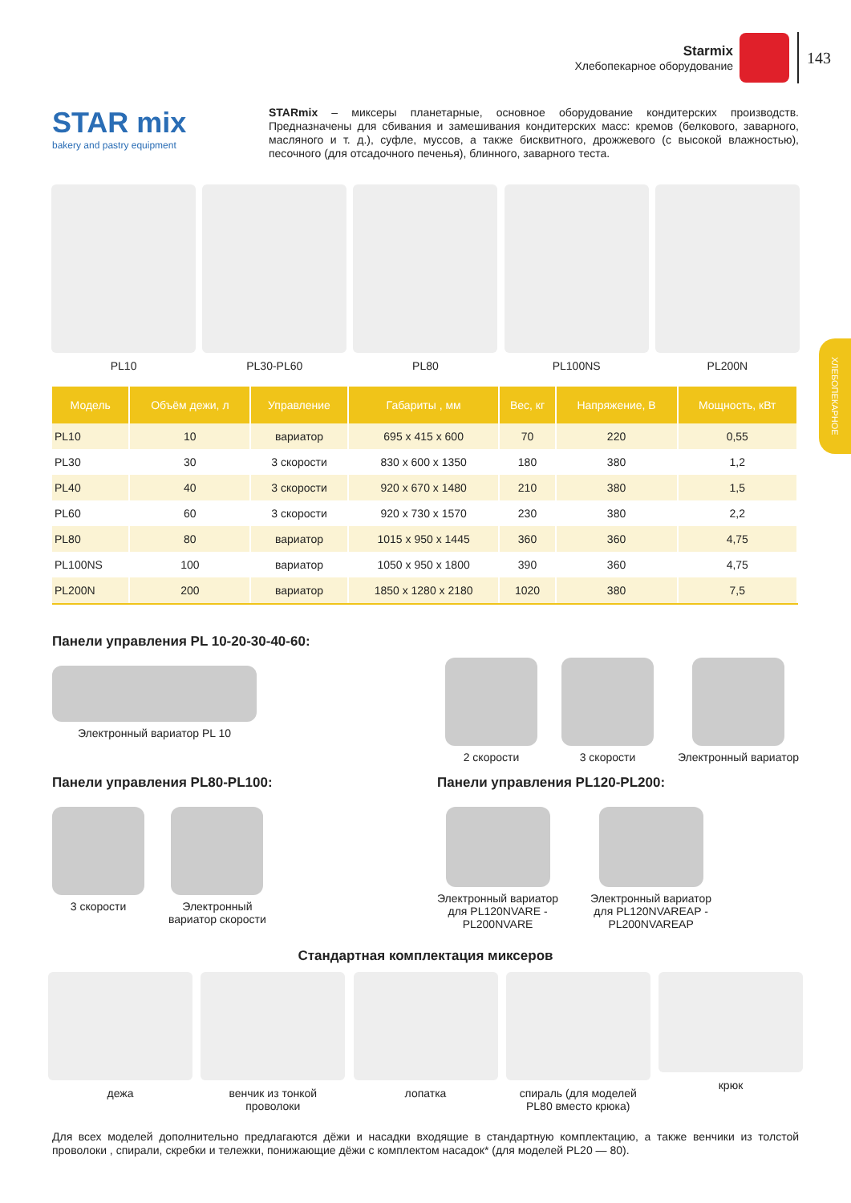Starmix
Хлебопекарное оборудование
143
ХЛЕБОПЕКАРНОЕ
STAR mix
bakery and pastry equipment
STARmix – миксеры планетарные, основное оборудование кондитерских производств. Предназначены для сбивания и замешивания кондитерских масс: кремов (белкового, заварно­го, масляного и т. д.), суфле, муссов, а также бисквитного, дрожжевого (с высокой влажностью), песочного (для отсадочного печенья), блинного, заварного теста.
PL10 PL30-PL60 PL80 PL100NS PL200N
| Модель | Объём дежи, л | Управление | Габариты , мм | Вес, кг | Напряжение, В | Мощность, кВт |
| --- | --- | --- | --- | --- | --- | --- |
| PL10 | 10 | вариатор | 695 x 415 x 600 | 70 | 220 | 0,55 |
| PL30 | 30 | 3 скорости | 830 x 600 x 1350 | 180 | 380 | 1,2 |
| PL40 | 40 | 3 скорости | 920 x 670 x 1480 | 210 | 380 | 1,5 |
| PL60 | 60 | 3 скорости | 920 x 730 x 1570 | 230 | 380 | 2,2 |
| PL80 | 80 | вариатор | 1015 x 950 x 1445 | 360 | 360 | 4,75 |
| PL100NS | 100 | вариатор | 1050 x 950 x 1800 | 390 | 360 | 4,75 |
| PL200N | 200 | вариатор | 1850 x 1280 x 2180 | 1020 | 380 | 7,5 |
Панели управления PL 10-20-30-40-60:
Электронный вариатор PL 10 2 скорости 3 скорости Электронный вариатор
Панели управления PL80-PL100: Панели управления PL120-PL200:
3 скорости Электронный
вариатор скорости
Электронный вариатор
для PL120NVARE -
PL200NVARE
Электронный вариатор
для PL120NVAREAP -
PL200NVAREAP
Стандартная комплектация миксеров
дежа венчик из тонкой проволоки
лопатка спираль (для моделей PL80 вместо крюка)
крюк
Для всех моделей дополнительно предлагаются дёжи и насадки входящие в стандартную комплектацию, а также венчики из толстой проволоки , спирали, скребки и тележки, понижающие дёжи с комплектом насадок* (для моделей PL20 — 80).